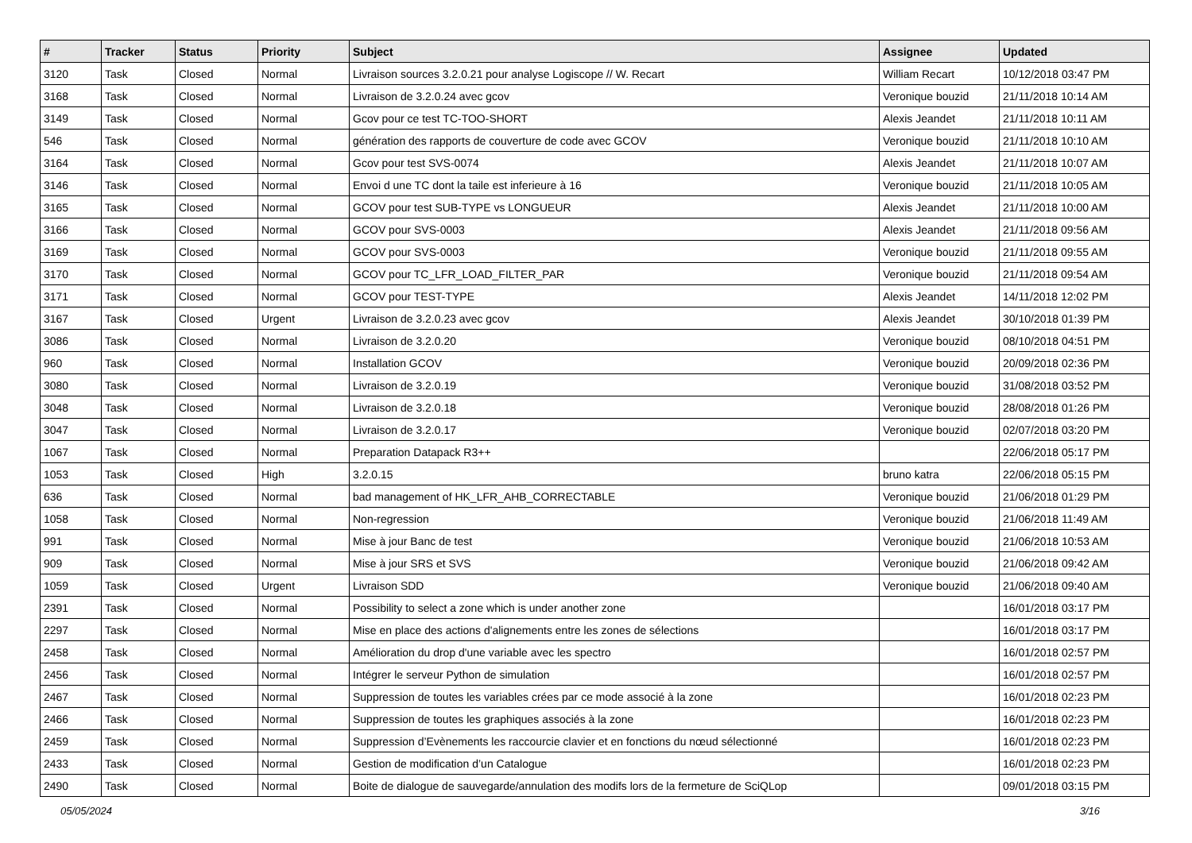| # | Tracker | Status | Priority | Subject | Assignee | Updated |
| --- | --- | --- | --- | --- | --- | --- |
| 3120 | Task | Closed | Normal | Livraison sources 3.2.0.21 pour analyse Logiscope // W. Recart | William Recart | 10/12/2018 03:47 PM |
| 3168 | Task | Closed | Normal | Livraison de 3.2.0.24 avec gcov | Veronique bouzid | 21/11/2018 10:14 AM |
| 3149 | Task | Closed | Normal | Gcov pour ce test TC-TOO-SHORT | Alexis Jeandet | 21/11/2018 10:11 AM |
| 546 | Task | Closed | Normal | génération des rapports de couverture de code avec GCOV | Veronique bouzid | 21/11/2018 10:10 AM |
| 3164 | Task | Closed | Normal | Gcov pour test SVS-0074 | Alexis Jeandet | 21/11/2018 10:07 AM |
| 3146 | Task | Closed | Normal | Envoi d une TC dont la taile est inferieure à 16 | Veronique bouzid | 21/11/2018 10:05 AM |
| 3165 | Task | Closed | Normal | GCOV pour test SUB-TYPE vs LONGUEUR | Alexis Jeandet | 21/11/2018 10:00 AM |
| 3166 | Task | Closed | Normal | GCOV pour SVS-0003 | Alexis Jeandet | 21/11/2018 09:56 AM |
| 3169 | Task | Closed | Normal | GCOV pour SVS-0003 | Veronique bouzid | 21/11/2018 09:55 AM |
| 3170 | Task | Closed | Normal | GCOV pour TC_LFR_LOAD_FILTER_PAR | Veronique bouzid | 21/11/2018 09:54 AM |
| 3171 | Task | Closed | Normal | GCOV pour TEST-TYPE | Alexis Jeandet | 14/11/2018 12:02 PM |
| 3167 | Task | Closed | Urgent | Livraison de 3.2.0.23 avec gcov | Alexis Jeandet | 30/10/2018 01:39 PM |
| 3086 | Task | Closed | Normal | Livraison de 3.2.0.20 | Veronique bouzid | 08/10/2018 04:51 PM |
| 960 | Task | Closed | Normal | Installation GCOV | Veronique bouzid | 20/09/2018 02:36 PM |
| 3080 | Task | Closed | Normal | Livraison de 3.2.0.19 | Veronique bouzid | 31/08/2018 03:52 PM |
| 3048 | Task | Closed | Normal | Livraison de 3.2.0.18 | Veronique bouzid | 28/08/2018 01:26 PM |
| 3047 | Task | Closed | Normal | Livraison de 3.2.0.17 | Veronique bouzid | 02/07/2018 03:20 PM |
| 1067 | Task | Closed | Normal | Preparation Datapack R3++ | | 22/06/2018 05:17 PM |
| 1053 | Task | Closed | High | 3.2.0.15 | bruno katra | 22/06/2018 05:15 PM |
| 636 | Task | Closed | Normal | bad management of HK_LFR_AHB_CORRECTABLE | Veronique bouzid | 21/06/2018 01:29 PM |
| 1058 | Task | Closed | Normal | Non-regression | Veronique bouzid | 21/06/2018 11:49 AM |
| 991 | Task | Closed | Normal | Mise à jour Banc de test | Veronique bouzid | 21/06/2018 10:53 AM |
| 909 | Task | Closed | Normal | Mise à jour SRS et SVS | Veronique bouzid | 21/06/2018 09:42 AM |
| 1059 | Task | Closed | Urgent | Livraison SDD | Veronique bouzid | 21/06/2018 09:40 AM |
| 2391 | Task | Closed | Normal | Possibility to select a zone which is under another zone | | 16/01/2018 03:17 PM |
| 2297 | Task | Closed | Normal | Mise en place des actions d'alignements entre les zones de sélections | | 16/01/2018 03:17 PM |
| 2458 | Task | Closed | Normal | Amélioration du drop d'une variable avec les spectro | | 16/01/2018 02:57 PM |
| 2456 | Task | Closed | Normal | Intégrer le serveur Python de simulation | | 16/01/2018 02:57 PM |
| 2467 | Task | Closed | Normal | Suppression de toutes les variables crées par ce mode associé à la zone | | 16/01/2018 02:23 PM |
| 2466 | Task | Closed | Normal | Suppression de toutes les graphiques associés à la zone | | 16/01/2018 02:23 PM |
| 2459 | Task | Closed | Normal | Suppression d’Evènements les raccourcie clavier et en fonctions du nœud sélectionné | | 16/01/2018 02:23 PM |
| 2433 | Task | Closed | Normal | Gestion de modification d’un Catalogue | | 16/01/2018 02:23 PM |
| 2490 | Task | Closed | Normal | Boite de dialogue de sauvegarde/annulation des modifs lors de la fermeture de SciQLop | | 09/01/2018 03:15 PM |
05/05/2024 3/16